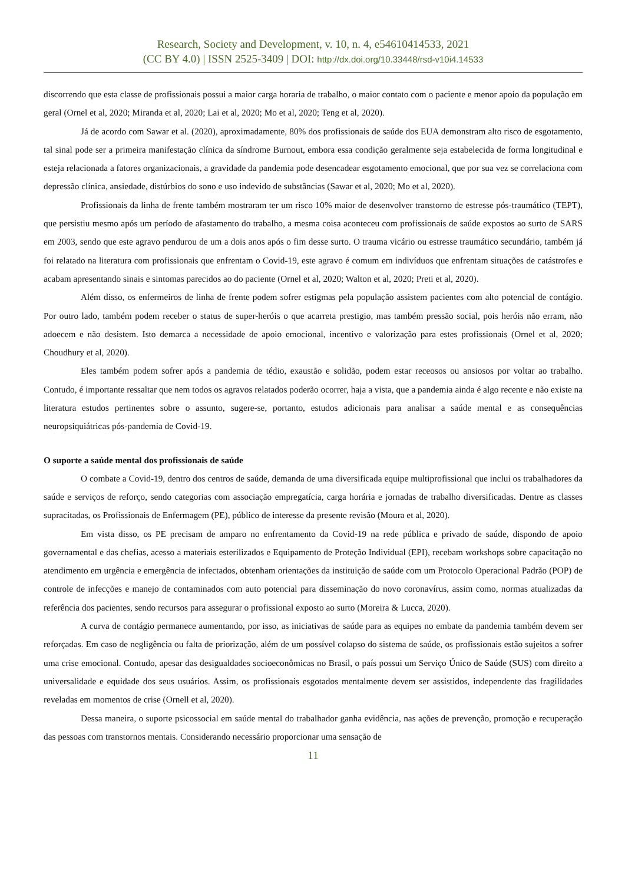Research, Society and Development, v. 10, n. 4, e54610414533, 2021
(CC BY 4.0) | ISSN 2525-3409 | DOI: http://dx.doi.org/10.33448/rsd-v10i4.14533
discorrendo que esta classe de profissionais possui a maior carga horaria de trabalho, o maior contato com o paciente e menor apoio da população em geral (Ornel et al, 2020; Miranda et al, 2020; Lai et al, 2020; Mo et al, 2020; Teng et al, 2020).
Já de acordo com Sawar et al. (2020), aproximadamente, 80% dos profissionais de saúde dos EUA demonstram alto risco de esgotamento, tal sinal pode ser a primeira manifestação clínica da síndrome Burnout, embora essa condição geralmente seja estabelecida de forma longitudinal e esteja relacionada a fatores organizacionais, a gravidade da pandemia pode desencadear esgotamento emocional, que por sua vez se correlaciona com depressão clínica, ansiedade, distúrbios do sono e uso indevido de substâncias (Sawar et al, 2020; Mo et al, 2020).
Profissionais da linha de frente também mostraram ter um risco 10% maior de desenvolver transtorno de estresse pós-traumático (TEPT), que persistiu mesmo após um período de afastamento do trabalho, a mesma coisa aconteceu com profissionais de saúde expostos ao surto de SARS em 2003, sendo que este agravo pendurou de um a dois anos após o fim desse surto. O trauma vicário ou estresse traumático secundário, também já foi relatado na literatura com profissionais que enfrentam o Covid-19, este agravo é comum em indivíduos que enfrentam situações de catástrofes e acabam apresentando sinais e sintomas parecidos ao do paciente (Ornel et al, 2020; Walton et al, 2020; Preti et al, 2020).
Além disso, os enfermeiros de linha de frente podem sofrer estigmas pela população assistem pacientes com alto potencial de contágio. Por outro lado, também podem receber o status de super-heróis o que acarreta prestigio, mas também pressão social, pois heróis não erram, não adoecem e não desistem. Isto demarca a necessidade de apoio emocional, incentivo e valorização para estes profissionais (Ornel et al, 2020; Choudhury et al, 2020).
Eles também podem sofrer após a pandemia de tédio, exaustão e solidão, podem estar receosos ou ansiosos por voltar ao trabalho. Contudo, é importante ressaltar que nem todos os agravos relatados poderão ocorrer, haja a vista, que a pandemia ainda é algo recente e não existe na literatura estudos pertinentes sobre o assunto, sugere-se, portanto, estudos adicionais para analisar a saúde mental e as consequências neuropsiquiátricas pós-pandemia de Covid-19.
O suporte a saúde mental dos profissionais de saúde
O combate a Covid-19, dentro dos centros de saúde, demanda de uma diversificada equipe multiprofissional que inclui os trabalhadores da saúde e serviços de reforço, sendo categorias com associação empregatícia, carga horária e jornadas de trabalho diversificadas. Dentre as classes supracitadas, os Profissionais de Enfermagem (PE), público de interesse da presente revisão (Moura et al, 2020).
Em vista disso, os PE precisam de amparo no enfrentamento da Covid-19 na rede pública e privado de saúde, dispondo de apoio governamental e das chefias, acesso a materiais esterilizados e Equipamento de Proteção Individual (EPI), recebam workshops sobre capacitação no atendimento em urgência e emergência de infectados, obtenham orientações da instituição de saúde com um Protocolo Operacional Padrão (POP) de controle de infecções e manejo de contaminados com auto potencial para disseminação do novo coronavírus, assim como, normas atualizadas da referência dos pacientes, sendo recursos para assegurar o profissional exposto ao surto (Moreira & Lucca, 2020).
A curva de contágio permanece aumentando, por isso, as iniciativas de saúde para as equipes no embate da pandemia também devem ser reforçadas. Em caso de negligência ou falta de priorização, além de um possível colapso do sistema de saúde, os profissionais estão sujeitos a sofrer uma crise emocional. Contudo, apesar das desigualdades socioeconômicas no Brasil, o país possui um Serviço Único de Saúde (SUS) com direito a universalidade e equidade dos seus usuários. Assim, os profissionais esgotados mentalmente devem ser assistidos, independente das fragilidades reveladas em momentos de crise (Ornell et al, 2020).
Dessa maneira, o suporte psicossocial em saúde mental do trabalhador ganha evidência, nas ações de prevenção, promoção e recuperação das pessoas com transtornos mentais. Considerando necessário proporcionar uma sensação de
11